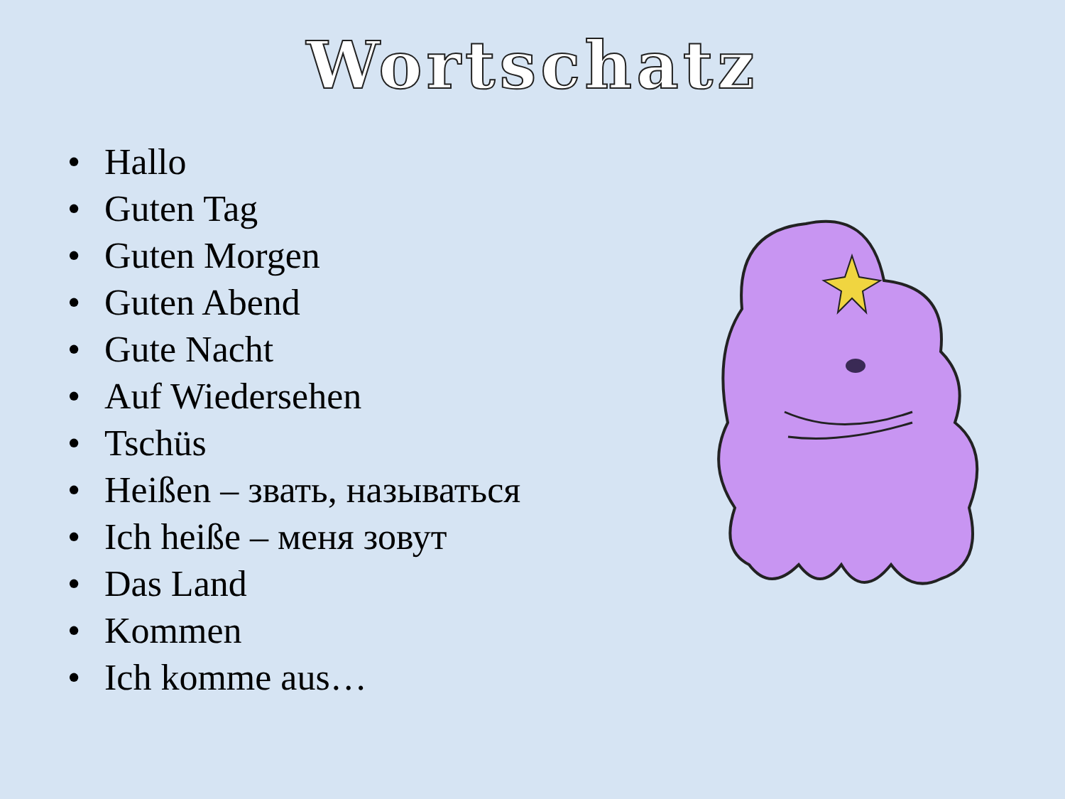Wortschatz
• Hallo
• Guten Tag
• Guten Morgen
• Guten Abend
• Gute Nacht
• Auf Wiedersehen
• Tschüs
• Heißen – звать, называться
• Ich heiße – меня зовут
• Das Land
• Kommen
• Ich komme aus…